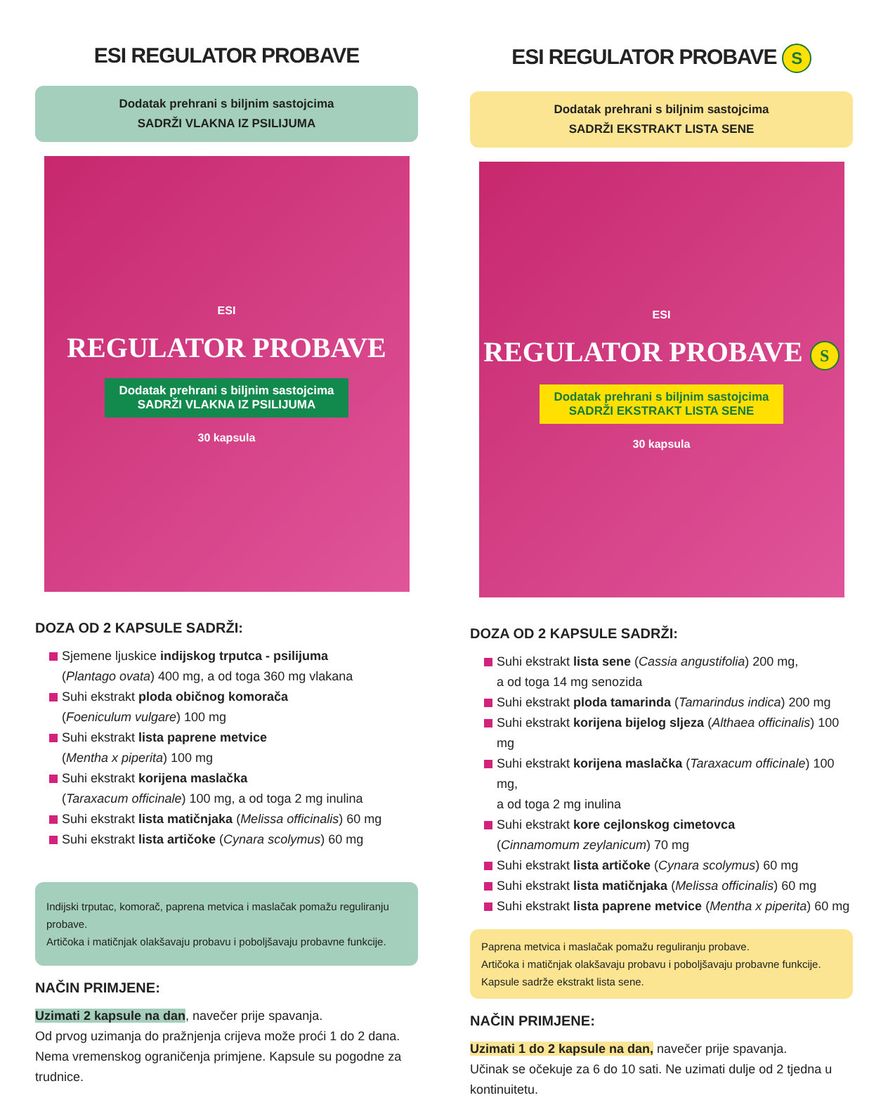ESI REGULATOR PROBAVE
Dodatak prehrani s biljnim sastojcima
SADRŽI VLAKNA IZ PSILIJUMA
ESI
REGULATOR PROBAVE
Dodatak prehrani s biljnim sastojcima
SADRŽI VLAKNA IZ PSILIJUMA
30 kapsula
DOZA OD 2 KAPSULE SADRŽI:
Sjemene ljuskice indijskog trputca - psilijuma
(Plantago ovata) 400 mg, a od toga 360 mg vlakana
Suhi ekstrakt ploda običnog komorača
(Foeniculum vulgare) 100 mg
Suhi ekstrakt lista paprene metvice
(Mentha x piperita) 100 mg
Suhi ekstrakt korijena maslačka
(Taraxacum officinale) 100 mg, a od toga 2 mg inulina
Suhi ekstrakt lista matičnjaka (Melissa officinalis) 60 mg
Suhi ekstrakt lista artičoke (Cynara scolymus) 60 mg
Indijski trputac, komorač, paprena metvica i maslačak pomažu reguliranju probave.
Artičoka i matičnjak olakšavaju probavu i poboljšavaju probavne funkcije.
NAČIN PRIMJENE:
Uzimati 2 kapsule na dan, navečer prije spavanja.
Od prvog uzimanja do pražnjenja crijeva može proći 1 do 2 dana. Nema vremenskog ograničenja primjene. Kapsule su pogodne za trudnice.
ESI REGULATOR PROBAVE S
Dodatak prehrani s biljnim sastojcima
SADRŽI EKSTRAKT LISTA SENE
ESI
REGULATOR PROBAVE S
Dodatak prehrani s biljnim sastojcima
SADRŽI EKSTRAKT LISTA SENE
30 kapsula
DOZA OD 2 KAPSULE SADRŽI:
Suhi ekstrakt lista sene (Cassia angustifolia) 200 mg,
a od toga 14 mg senozida
Suhi ekstrakt ploda tamarinda (Tamarindus indica) 200 mg
Suhi ekstrakt korijena bijelog sljeza (Althaea officinalis) 100 mg
Suhi ekstrakt korijena maslačka (Taraxacum officinale) 100 mg,
a od toga 2 mg inulina
Suhi ekstrakt kore cejlonskog cimetovca
(Cinnamomum zeylanicum) 70 mg
Suhi ekstrakt lista artičoke (Cynara scolymus) 60 mg
Suhi ekstrakt lista matičnjaka (Melissa officinalis) 60 mg
Suhi ekstrakt lista paprene metvice (Mentha x piperita) 60 mg
Paprena metvica i maslačak pomažu reguliranju probave.
Artičoka i matičnjak olakšavaju probavu i poboljšavaju probavne funkcije.
Kapsule sadrže ekstrakt lista sene.
NAČIN PRIMJENE:
Uzimati 1 do 2 kapsule na dan, navečer prije spavanja.
Učinak se očekuje za 6 do 10 sati. Ne uzimati dulje od 2 tjedna u kontinuitetu.